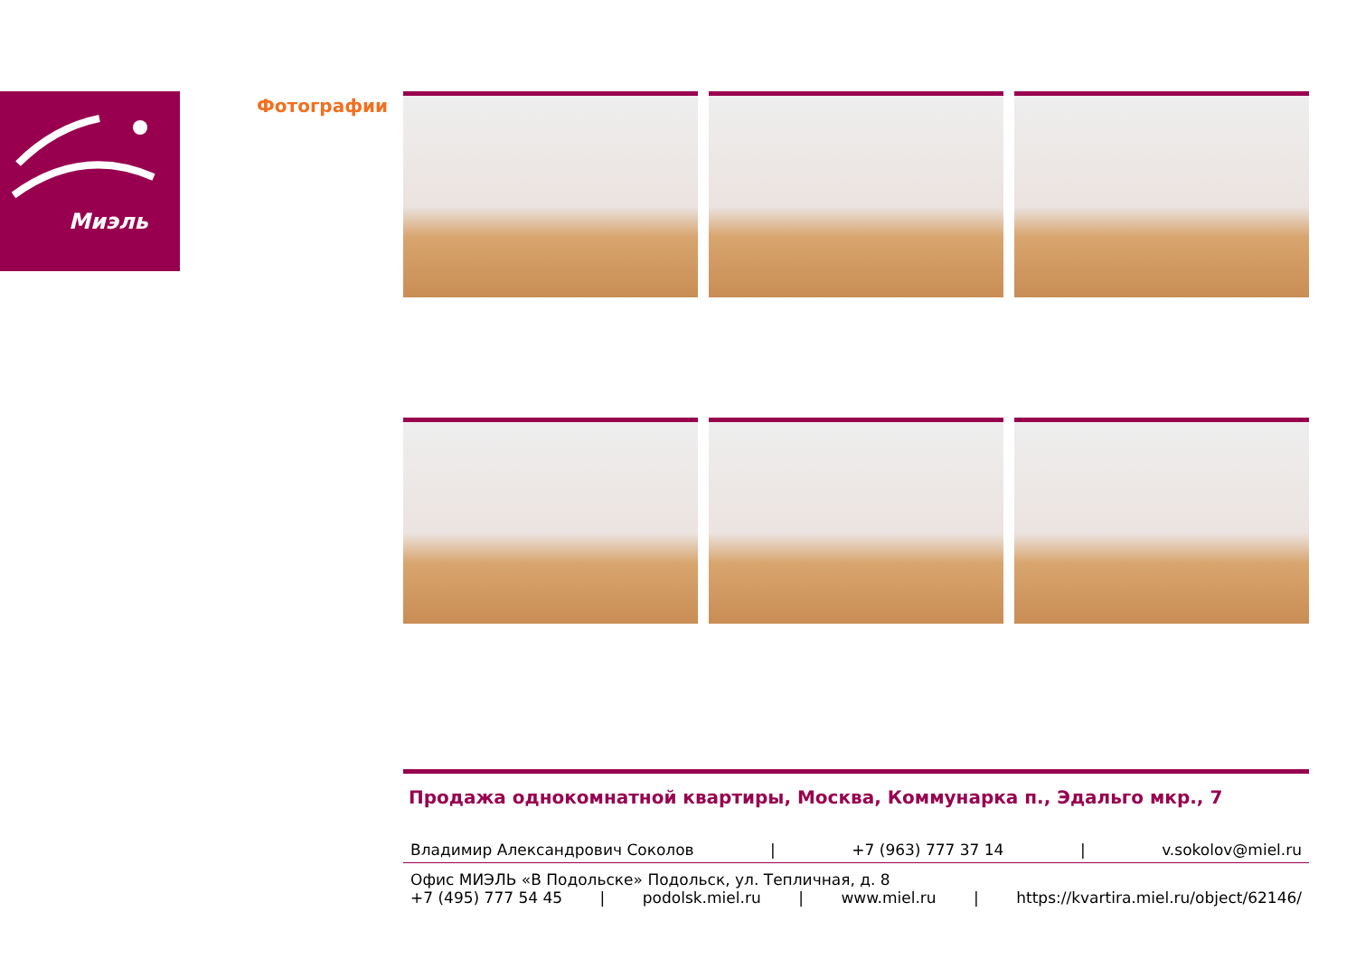Миэль Фотографии
Продажа однокомнатной квартиры, Москва, Коммунарка п., Эдальго мкр., 7
Владимир Александрович Соколов | +7 (963) 777 37 14 | v.sokolov@miel.ru
Офис МИЭЛЬ «В Подольске» Подольск, ул. Тепличная, д. 8
+7 (495) 777 54 45 | podolsk.miel.ru | www.miel.ru | https://kvartira.miel.ru/object/62146/